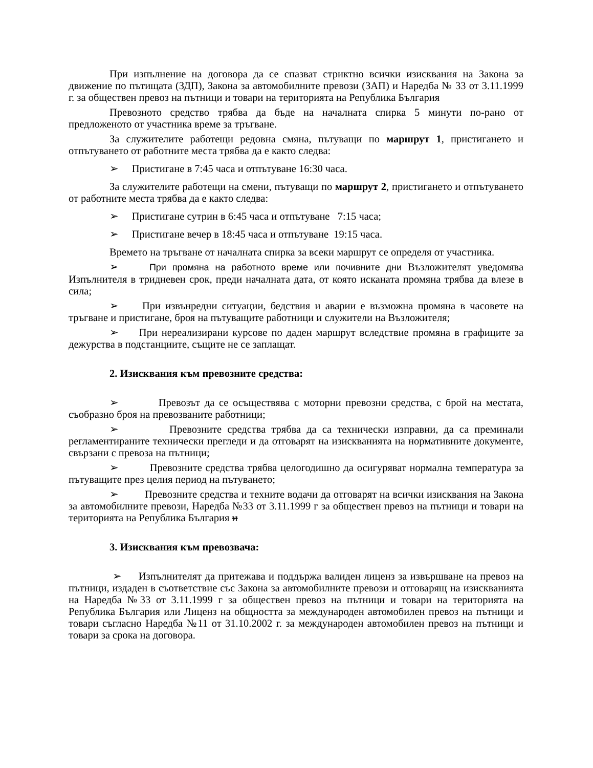При изпълнение на договора да се спазват стриктно всички изисквания на Закона за движение по пътищата (ЗДП), Закона за автомобилните превози (ЗАП) и Наредба № 33 от 3.11.1999 г. за обществен превоз на пътници и товари на територията на Република България
Превозното средство трябва да бъде на началната спирка 5 минути по-рано от предложеното от участника време за тръгване.
За служителите работещи редовна смяна, пътуващи по маршрут 1, пристигането и отпътуването от работните места трябва да е както следва:
➢ Пристигане в 7:45 часа и отпътуване 16:30 часа.
За служителите работещи на смени, пътуващи по маршрут 2, пристигането и отпътуването от работните места трябва да е както следва:
➢ Пристигане сутрин в 6:45 часа и отпътуване 7:15 часа;
➢ Пристигане вечер в 18:45 часа и отпътуване 19:15 часа.
Времето на тръгване от началната спирка за всеки маршрут се определя от участника.
➢ При промяна на работното време или почивните дни Възложителят уведомява Изпълнителя в тридневен срок, преди началната дата, от която исканата промяна трябва да влезе в сила;
➢ При извънредни ситуации, бедствия и аварии е възможна промяна в часовете на тръгване и пристигане, броя на пътуващите работници и служители на Възложителя;
➢ При нереализирани курсове по даден маршрут вследствие промяна в графиците за дежурства в подстанциите, същите не се заплащат.
2. Изисквания към превозните средства:
➢ Превозът да се осъществява с моторни превозни средства, с брой на местата, съобразно броя на превозваните работници;
➢ Превозните средства трябва да са технически изправни, да са преминали регламентираните технически прегледи и да отговарят на изискванията на нормативните документе, свързани с превоза на пътници;
➢ Превозните средства трябва целогодишно да осигуряват нормална температура за пътуващите през целия период на пътуването;
➢ Превозните средства и техните водачи да отговарят на всички изисквания на Закона за автомобилните превози, Наредба №33 от 3.11.1999 г за обществен превоз на пътници и товари на територията на Република България и
3. Изисквания към превозвача:
➢ Изпълнителят да притежава и поддържа валиден лиценз за извършване на превоз на пътници, издаден в съответствие със Закона за автомобилните превози и отговарящ на изискванията на Наредба №33 от 3.11.1999 г за обществен превоз на пътници и товари на територията на Република България или Лиценз на общността за международен автомобилен превоз на пътници и товари съгласно Наредба №11 от 31.10.2002 г. за международен автомобилен превоз на пътници и товари за срока на договора.